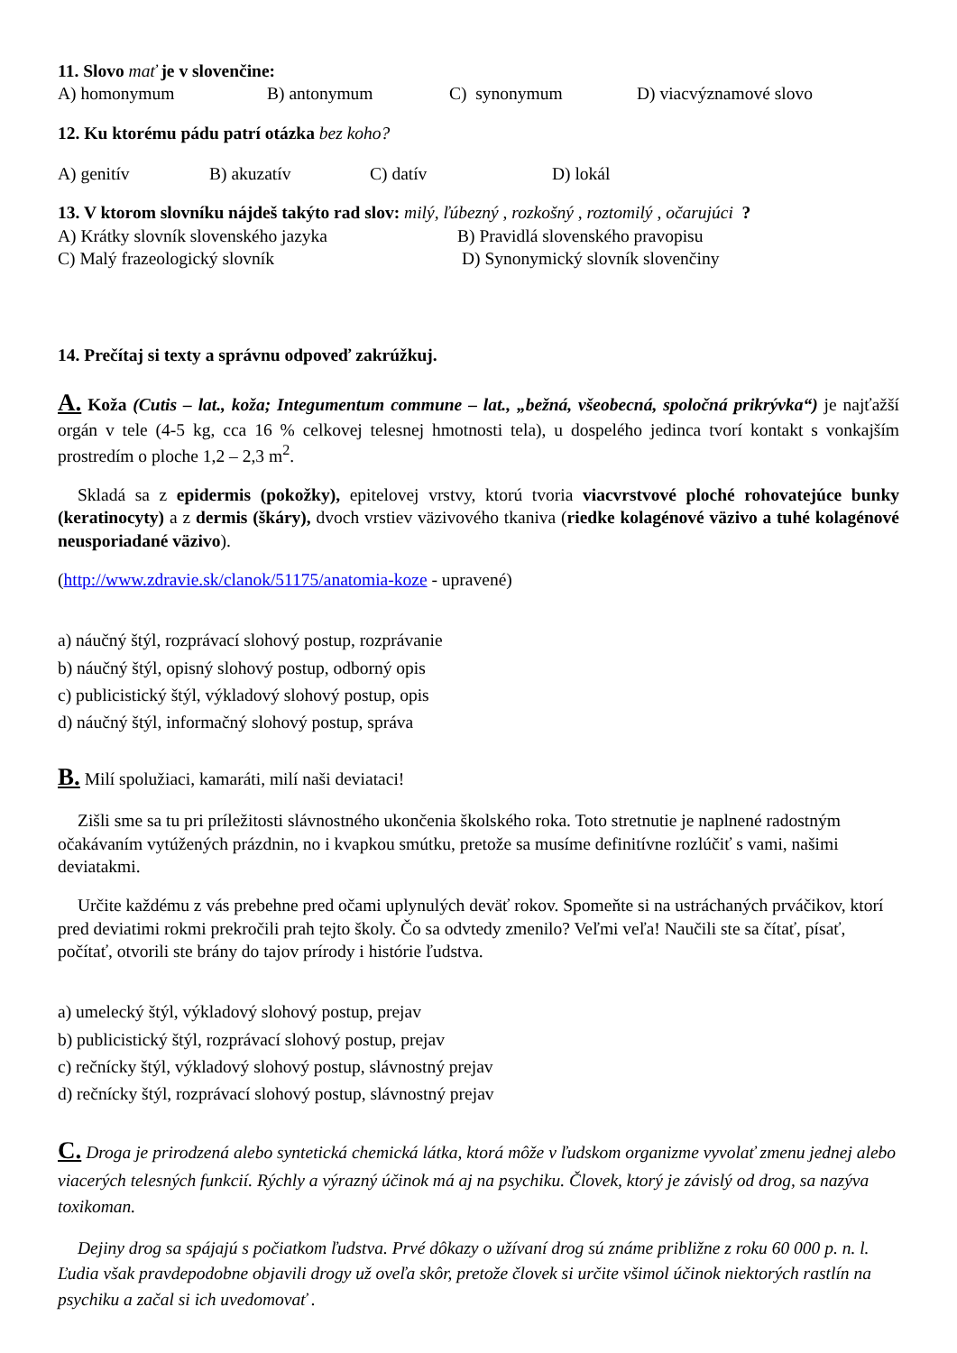11. Slovo mať je v slovenčine:
A) homonymum B) antonymum C) synonymum D) viacvýznamové slovo
12. Ku ktorému pádu patrí otázka bez koho?
A) genitív B) akuzatív C) datív D) lokál
13. V ktorom slovníku nájdeš takýto rad slov: milý, ľúbezný , rozkošný , roztomilý , očarujúci ?
A) Krátky slovník slovenského jazyka B) Pravidlá slovenského pravopisu
C) Malý frazeologický slovník D) Synonymický slovník slovenčiny
14. Prečítaj si texty a správnu odpoveď zakrúžkuj.
A. Koža (Cutis – lat., koža; Integumentum commune – lat., „bežná, všeobecná, spoločná prikrývka“) je najťažší orgán v tele (4-5 kg, cca 16 % celkovej telesnej hmotnosti tela), u dospelého jedinca tvorí kontakt s vonkajším prostredím o ploche 1,2 – 2,3 m<sup>2</sup>.
Skladá sa z epidermis (pokožky), epitelovej vrstvy, ktorú tvoria viacvrstvové ploché rohovatejúce bunky (keratinocyty) a z dermis (škáry), dvoch vrstiev väzivového tkaniva (riedke kolagénové väzivo a tuhé kolagénové neusporiadané väzivo).
(http://www.zdravie.sk/clanok/51175/anatomia-koze - upravené)
a) náučný štýl, rozprávací slohový postup, rozprávanie
b) náučný štýl, opisný slohový postup, odborný opis
c) publicistický štýl, výkladový slohový postup, opis
d) náučný štýl, informačný slohový postup, správa
B. Milí spolužiaci, kamaráti, milí naši deviataci!
Zišli sme sa tu pri príležitosti slávnostného ukončenia školského roka. Toto stretnutie je naplnené radostným očakávaním vytúžených prázdnin, no i kvapkou smútku, pretože sa musíme definitívne rozlúčiť s vami, našimi deviatakmi.
Určite každému z vás prebehne pred očami uplynulých deväť rokov. Spomeňte si na ustráchaných prváčikov, ktorí pred deviatimi rokmi prekročili prah tejto školy. Čo sa odvtedy zmenilo? Veľmi veľa! Naučili ste sa čítať, písať, počítať, otvorili ste brány do tajov prírody i histórie ľudstva.
a) umelecký štýl, výkladový slohový postup, prejav
b) publicistický štýl, rozprávací slohový postup, prejav
c) rečnícky štýl, výkladový slohový postup, slávnostný prejav
d) rečnícky štýl, rozprávací slohový postup, slávnostný prejav
C. Droga je prirodzená alebo syntetická chemická látka, ktorá môže v ľudskom organizme vyvolať zmenu jednej alebo viacerých telesných funkcií. Rýchly a výrazný účinok má aj na psychiku. Človek, ktorý je závislý od drog, sa nazýva toxikoman.
Dejiny drog sa spájajú s počiatkom ľudstva. Prvé dôkazy o užívaní drog sú známe približne z roku 60 000 p. n. l. Ľudia však pravdepodobne objavili drogy už oveľa skôr, pretože človek si určite všimol účinok niektorých rastlín na psychiku a začal si ich uvedomovať .